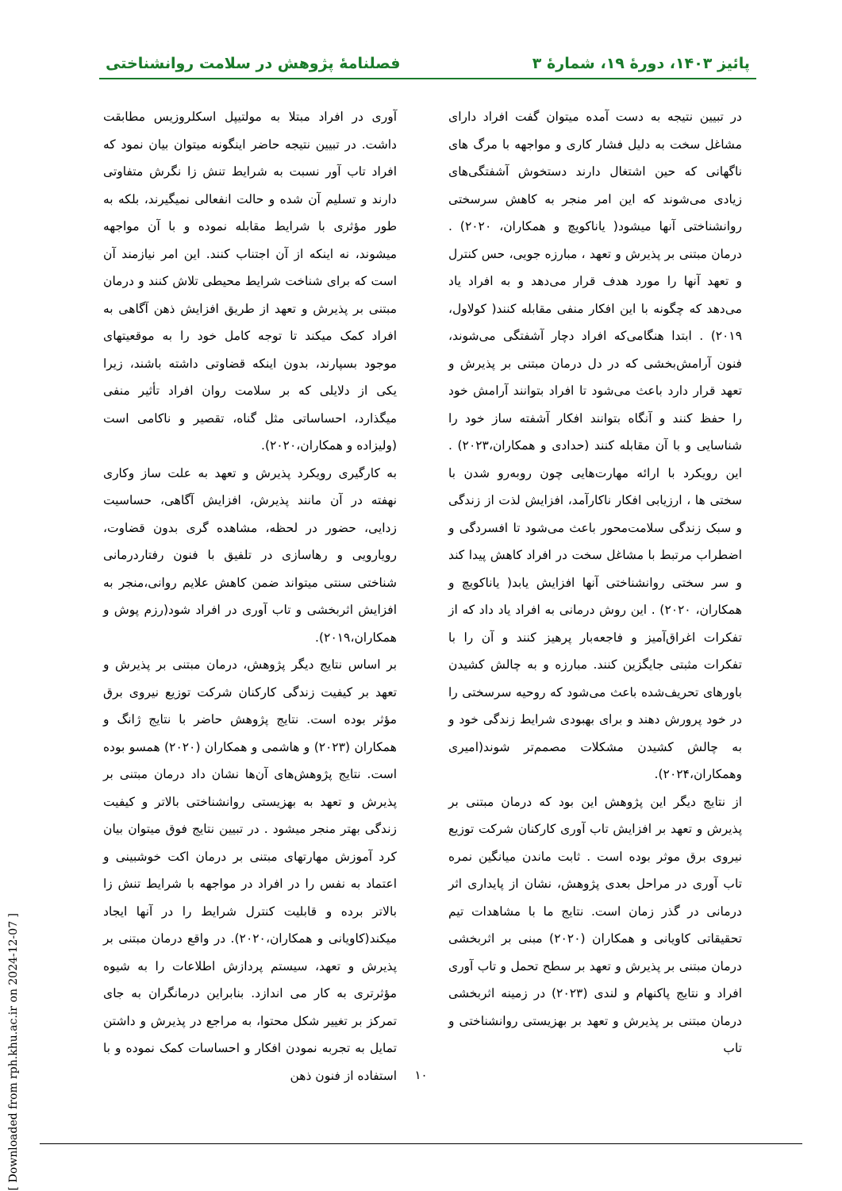پائیز ۱۴۰۳، دورهٔ ۱۹، شمارهٔ ۳ فصلنامهٔ پژوهش در سلامت روانشناختی
در تبیین نتیجه به دست آمده میتوان گفت افراد دارای مشاغل سخت به دلیل فشار کاری و مواجهه با مرگ های ناگهانی که حین اشتغال دارند دستخوش آشفتگی‌های زیادی می‌شوند که این امر منجر به کاهش سرسختی روانشناختی آنها میشود( یاناکویچ و همکاران، ۲۰۲۰) . درمان مبتنی بر پذیرش و تعهد ، مبارزه جویی، حس کنترل و تعهد آنها را مورد هدف قرار می‌دهد و به افراد یاد می‌دهد که چگونه با این افکار منفی مقابله کنند( کولاول، ۲۰۱۹) . ابتدا هنگامی‌که افراد دچار آشفتگی می‌شوند، فنون آرامش‌بخشی که در دل درمان مبتنی بر پذیرش و تعهد قرار دارد باعث می‌شود تا افراد بتوانند آرامش خود را حفظ کنند و آنگاه بتوانند افکار آشفته ساز خود را شناسایی و با آن مقابله کنند (حدادی و همکاران،۲۰۲۳) . این رویکرد با ارائه مهارت‌هایی چون روبه‌رو شدن با سختی ها ، ارزیابی افکار ناکارآمد، افزایش لذت از زندگی و سبک زندگی سلامت‌محور باعث می‌شود تا افسردگی و اضطراب مرتبط با مشاغل سخت در افراد کاهش پیدا کند و سر سختی روانشناختی آنها افزایش یابد( یاناکویچ و همکاران، ۲۰۲۰) . این روش درمانی به افراد یاد داد که از تفکرات اغراق‌آمیز و فاجعه‌بار پرهیز کنند و آن را با تفکرات مثبتی جایگزین کنند. مبارزه و به چالش کشیدن باورهای تحریف‌شده باعث می‌شود که روحیه سرسختی را در خود پرورش دهند و برای بهبودی شرایط زندگی خود و به چالش کشیدن مشکلات مصمم‌تر شوند(امیری وهمکاران،۲۰۲۴).
از نتایج دیگر این پژوهش این بود که درمان مبتنی بر پذیرش و تعهد بر افزایش تاب آوری کارکنان شرکت توزیع نیروی برق موثر بوده است . ثابت ماندن میانگین نمره تاب آوری در مراحل بعدی پژوهش، نشان از پایداری اثر درمانی در گذر زمان است. نتایج ما با مشاهدات تیم تحقیقاتی کاویانی و همکاران (۲۰۲۰) مبنی بر اثربخشی درمان مبتنی بر پذیرش و تعهد بر سطح تحمل و تاب آوری افراد و نتایج پاکنهام و لندی (۲۰۲۳) در زمینه اثربخشی درمان مبتنی بر پذیرش و تعهد بر بهزیستی روانشناختی و تاب
آوری در افراد مبتلا به مولتیپل اسکلروزیس مطابقت داشت. در تبیین نتیجه حاضر اینگونه میتوان بیان نمود که افراد تاب آور نسبت به شرایط تنش زا نگرش متفاوتی دارند و تسلیم آن شده و حالت انفعالی نمیگیرند، بلکه به طور مؤثری با شرایط مقابله نموده و با آن مواجهه میشوند، نه اینکه از آن اجتناب کنند. این امر نیازمند آن است که برای شناخت شرایط محیطی تلاش کنند و درمان مبتنی بر پذیرش و تعهد از طریق افزایش ذهن آگاهی به افراد کمک میکند تا توجه کامل خود را به موقعیتهای موجود بسپارند، بدون اینکه قضاوتی داشته باشند، زیرا یکی از دلایلی که بر سلامت روان افراد تأثیر منفی میگذارد، احساساتی مثل گناه، تقصیر و ناکامی است (ولیزاده و همکاران،۲۰۲۰).
به کارگیری رویکرد پذیرش و تعهد به علت ساز وکاری نهفته در آن مانند پذیرش، افزایش آگاهی، حساسیت زدایی، حضور در لحظه، مشاهده گری بدون قضاوت، رویارویی و رهاسازی در تلفیق با فنون رفتاردرمانی شناختی سنتی میتواند ضمن کاهش علایم روانی،منجر به افزایش اثربخشی و تاب آوری در افراد شود(رزم پوش و همکاران،۲۰۱۹).
بر اساس نتایج دیگر پژوهش، درمان مبتنی بر پذیرش و تعهد بر کیفیت زندگی کارکنان شرکت توزیع نیروی برق مؤثر بوده است. نتایج پژوهش حاضر با نتایج ژانگ و همکاران (۲۰۲۳) و هاشمی و همکاران (۲۰۲۰) همسو بوده است. نتایج پژوهش‌های آن‌ها نشان داد درمان مبتنی بر پذیرش و تعهد به بهزیستی روانشناختی بالاتر و کیفیت زندگی بهتر منجر میشود . در تبیین نتایج فوق میتوان بیان کرد آموزش مهارتهای مبتنی بر درمان اکت خوشبینی و اعتماد به نفس را در افراد در مواجهه با شرایط تنش زا بالاتر برده و قابلیت کنترل شرایط را در آنها ایجاد میکند(کاویانی و همکاران،۲۰۲۰). در واقع درمان مبتنی بر پذیرش و تعهد، سیستم پردازش اطلاعات را به شیوه مؤثرتری به کار می اندازد. بنابراین درمانگران به جای تمرکز بر تغییر شکل محتوا، به مراجع در پذیرش و داشتن تمایل به تجربه نمودن افکار و احساسات کمک نموده و با استفاده از فنون ذهن
۱۰
[ Downloaded from rph.khu.ac.ir on 2024-12-07 ]